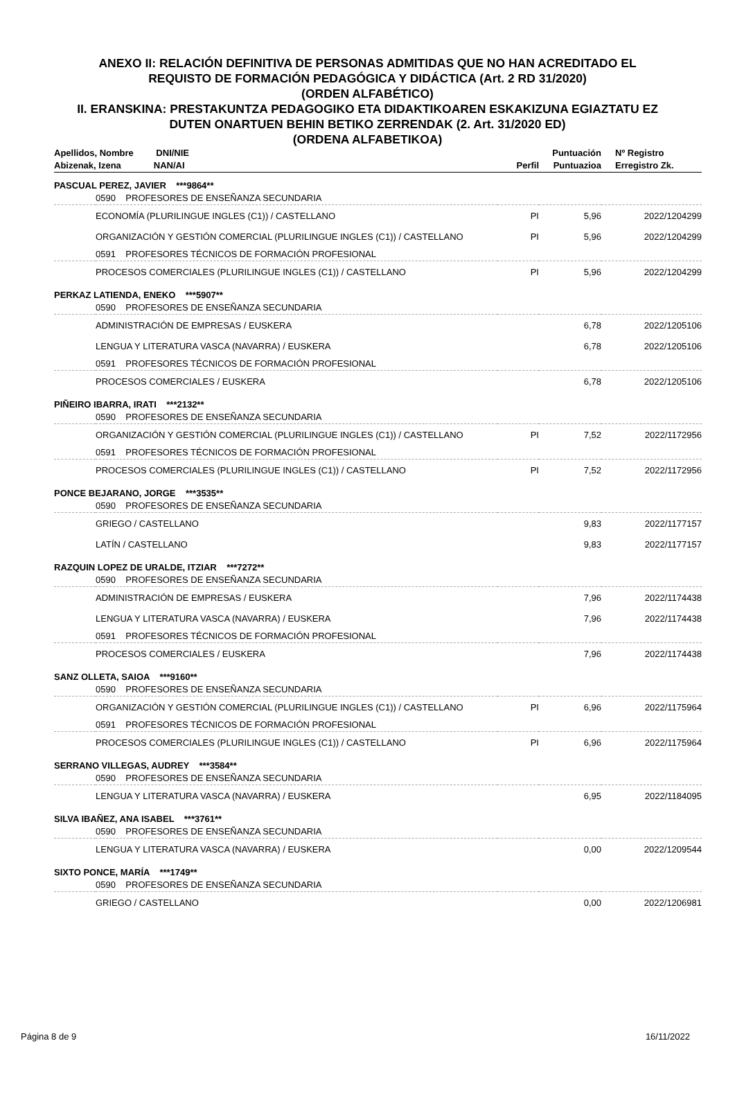ANEXO II: RELACIÓN DEFINITIVA DE PERSONAS ADMITIDAS QUE NO HAN ACREDITADO EL
REQUISTO DE FORMACIÓN PEDAGÓGICA Y DIDÁCTICA (Art. 2 RD 31/2020)
(ORDEN ALFABÉTICO)
II. ERANSKINA: PRESTAKUNTZA PEDAGOGIKO ETA DIDAKTIKOAREN ESKAKIZUNA EGIAZTATU EZ
DUTEN ONARTUEN BEHIN BETIKO ZERRENDAK (2. Art. 31/2020 ED)
(ORDENA ALFABETIKOA)
| Apellidos, Nombre DNI/NIE | | | Puntuación | Nº Registro |
| --- | --- | --- | --- | --- |
| Abizenak, Izena NAN/AI | | Perfil | Puntuazioa | Erregistro Zk. |
| PASCUAL PEREZ, JAVIER ***9864** | | | | |
| | 0590 PROFESORES DE ENSEÑANZA SECUNDARIA | | | |
| | ECONOMÍA (PLURILINGUE INGLES (C1)) / CASTELLANO | PI | 5,96 | 2022/1204299 |
| | ORGANIZACIÓN Y GESTIÓN COMERCIAL (PLURILINGUE INGLES (C1)) / CASTELLANO | PI | 5,96 | 2022/1204299 |
| | 0591 PROFESORES TÉCNICOS DE FORMACIÓN PROFESIONAL | | | |
| | PROCESOS COMERCIALES (PLURILINGUE INGLES (C1)) / CASTELLANO | PI | 5,96 | 2022/1204299 |
| PERKAZ LATIENDA, ENEKO ***5907** | | | | |
| | 0590 PROFESORES DE ENSEÑANZA SECUNDARIA | | | |
| | ADMINISTRACIÓN DE EMPRESAS / EUSKERA | | 6,78 | 2022/1205106 |
| | LENGUA Y LITERATURA VASCA (NAVARRA) / EUSKERA | | 6,78 | 2022/1205106 |
| | 0591 PROFESORES TÉCNICOS DE FORMACIÓN PROFESIONAL | | | |
| | PROCESOS COMERCIALES / EUSKERA | | 6,78 | 2022/1205106 |
| PIÑEIRO IBARRA, IRATI ***2132** | | | | |
| | 0590 PROFESORES DE ENSEÑANZA SECUNDARIA | | | |
| | ORGANIZACIÓN Y GESTIÓN COMERCIAL (PLURILINGUE INGLES (C1)) / CASTELLANO | PI | 7,52 | 2022/1172956 |
| | 0591 PROFESORES TÉCNICOS DE FORMACIÓN PROFESIONAL | | | |
| | PROCESOS COMERCIALES (PLURILINGUE INGLES (C1)) / CASTELLANO | PI | 7,52 | 2022/1172956 |
| PONCE BEJARANO, JORGE ***3535** | | | | |
| | 0590 PROFESORES DE ENSEÑANZA SECUNDARIA | | | |
| | GRIEGO / CASTELLANO | | 9,83 | 2022/1177157 |
| | LATÍN / CASTELLANO | | 9,83 | 2022/1177157 |
| RAZQUIN LOPEZ DE URALDE, ITZIAR ***7272** | | | | |
| | 0590 PROFESORES DE ENSEÑANZA SECUNDARIA | | | |
| | ADMINISTRACIÓN DE EMPRESAS / EUSKERA | | 7,96 | 2022/1174438 |
| | LENGUA Y LITERATURA VASCA (NAVARRA) / EUSKERA | | 7,96 | 2022/1174438 |
| | 0591 PROFESORES TÉCNICOS DE FORMACIÓN PROFESIONAL | | | |
| | PROCESOS COMERCIALES / EUSKERA | | 7,96 | 2022/1174438 |
| SANZ OLLETA, SAIOA ***9160** | | | | |
| | 0590 PROFESORES DE ENSEÑANZA SECUNDARIA | | | |
| | ORGANIZACIÓN Y GESTIÓN COMERCIAL (PLURILINGUE INGLES (C1)) / CASTELLANO | PI | 6,96 | 2022/1175964 |
| | 0591 PROFESORES TÉCNICOS DE FORMACIÓN PROFESIONAL | | | |
| | PROCESOS COMERCIALES (PLURILINGUE INGLES (C1)) / CASTELLANO | PI | 6,96 | 2022/1175964 |
| SERRANO VILLEGAS, AUDREY ***3584** | | | | |
| | 0590 PROFESORES DE ENSEÑANZA SECUNDARIA | | | |
| | LENGUA Y LITERATURA VASCA (NAVARRA) / EUSKERA | | 6,95 | 2022/1184095 |
| SILVA IBAÑEZ, ANA ISABEL ***3761** | | | | |
| | 0590 PROFESORES DE ENSEÑANZA SECUNDARIA | | | |
| | LENGUA Y LITERATURA VASCA (NAVARRA) / EUSKERA | | 0,00 | 2022/1209544 |
| SIXTO PONCE, MARÍA ***1749** | | | | |
| | 0590 PROFESORES DE ENSEÑANZA SECUNDARIA | | | |
| | GRIEGO / CASTELLANO | | 0,00 | 2022/1206981 |
Página 8 de 9 16/11/2022